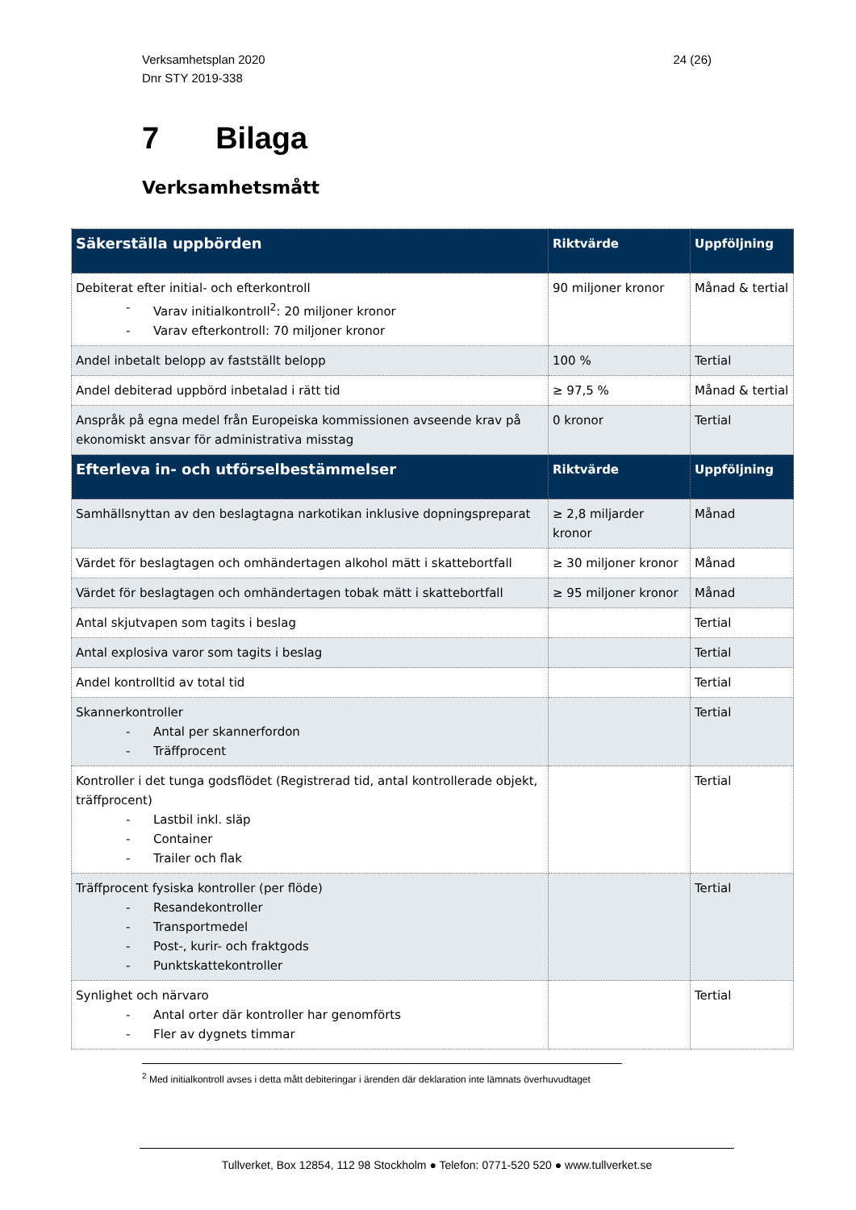Verksamhetsplan 2020
Dnr STY 2019-338
24 (26)
7 Bilaga
Verksamhetsmått
| Säkerställa uppbörden | Riktvärde | Uppföljning |
| --- | --- | --- |
| Debiterat efter initial- och efterkontroll - Varav initialkontroll<sup>2</sup>: 20 miljoner kronor - Varav efterkontroll: 70 miljoner kronor | 90 miljoner kronor | Månad & tertial |
| Andel inbetalt belopp av fastställt belopp | 100 % | Tertial |
| Andel debiterad uppbörd inbetalad i rätt tid | ≥ 97,5 % | Månad & tertial |
| Anspråk på egna medel från Europeiska kommissionen avseende krav på ekonomiskt ansvar för administrativa misstag | 0 kronor | Tertial |
| Efterleva in- och utförselbestämmelser | Riktvärde | Uppföljning |
| Samhällsnyttan av den beslagtagna narkotikan inklusive dopningspreparat | ≥ 2,8 miljarder kronor | Månad |
| Värdet för beslagtagen och omhändertagen alkohol mätt i skattebortfall | ≥ 30 miljoner kronor | Månad |
| Värdet för beslagtagen och omhändertagen tobak mätt i skattebortfall | ≥ 95 miljoner kronor | Månad |
| Antal skjutvapen som tagits i beslag | | Tertial |
| Antal explosiva varor som tagits i beslag | | Tertial |
| Andel kontrolltid av total tid | | Tertial |
| Skannerkontroller - Antal per skannerfordon - Träffprocent | | Tertial |
| Kontroller i det tunga godsflödet (Registrerad tid, antal kontrollerade objekt, träffprocent) - Lastbil inkl. släp - Container - Trailer och flak | | Tertial |
| Träffprocent fysiska kontroller (per flöde) - Resandekontroller - Transportmedel - Post-, kurir- och fraktgods - Punktskattekontroller | | Tertial |
| Synlighet och närvaro - Antal orter där kontroller har genomförts - Fler av dygnets timmar | | Tertial |
<sup>2</sup> Med initialkontroll avses i detta mått debiteringar i ärenden där deklaration inte lämnats överhuvudtaget
Tullverket, Box 12854, 112 98 Stockholm ● Telefon: 0771-520 520 ● www.tullverket.se